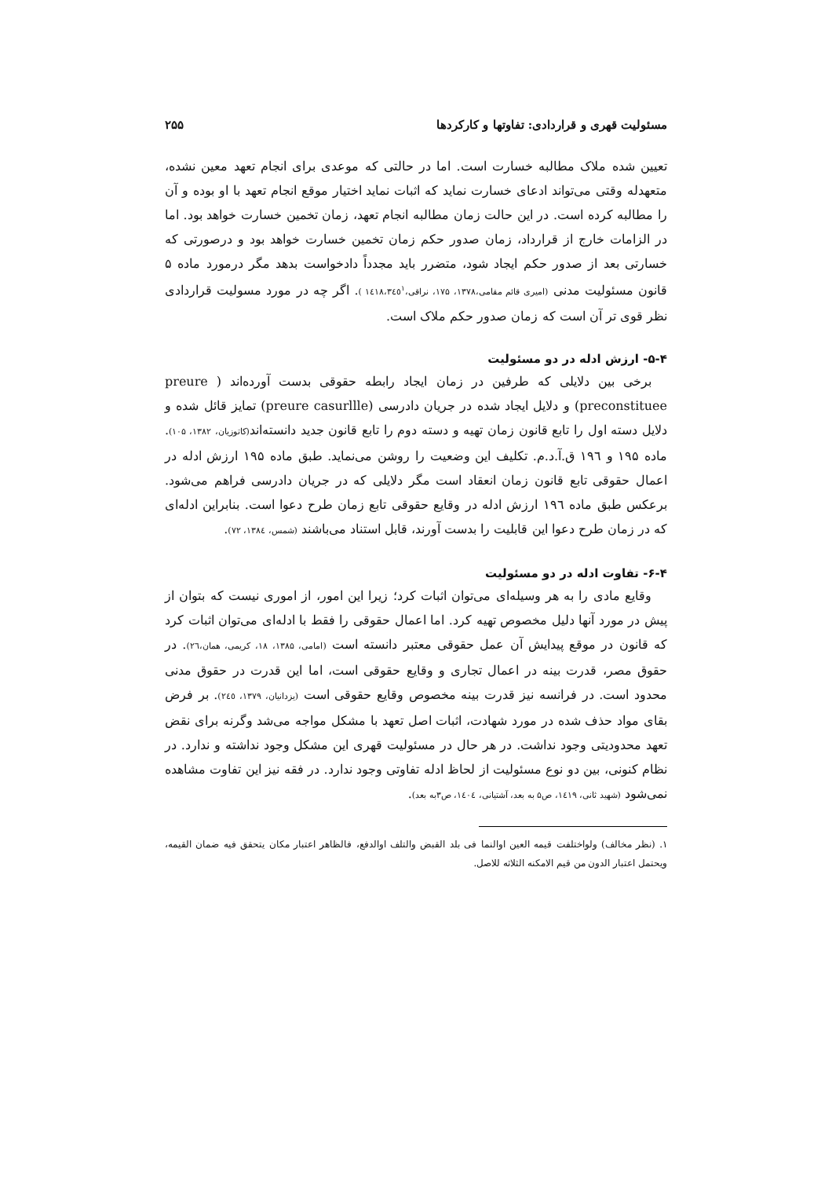مسئولیت قهری و قراردادی: تفاوتها و کارکردها ۲۵۵
تعیین شده ملاک مطالبه خسارت است. اما در حالتی که موعدی برای انجام تعهد معین نشده، متعهدله وقتی می‌تواند ادعای خسارت نماید که اثبات نماید اختیار موقع انجام تعهد با او بوده و آن را مطالبه کرده است. در این حالت زمان مطالبه انجام تعهد، زمان تخمین خسارت خواهد بود. اما در الزامات خارج از قرارداد، زمان صدور حکم زمان تخمین خسارت خواهد بود و درصورتی که خسارتی بعد از صدور حکم ایجاد شود، متضرر باید مجدداً دادخواست بدهد مگر درمورد ماده ۵ قانون مسئولیت مدنی (امیری قائم مقامی،۱۳۷۸، ۱۷۵، نراقی،۱٤۱۸،۳٤٥<sup>۱</sup> ). اگر چه در مورد مسولیت قراردادی نظر قوی تر آن است که زمان صدور حکم ملاک است.
۵-۴- ارزش ادله در دو مسئولیت
برخی بین دلایلی که طرفین در زمان ایجاد رابطه حقوقی بدست آورده‌اند ( preure preconstituee) و دلایل ایجاد شده در جریان دادرسی (preure casurllle) تمایز قائل شده و دلایل دسته اول را تابع قانون زمان تهیه و دسته دوم را تابع قانون جدید دانسته‌اند(کاتوزیان، ۱۳۸۲، ۱۰۵). ماده ۱۹۵ و ۱۹٦ ق.آ.د.م. تکلیف این وضعیت را روشن می‌نماید. طبق ماده ۱۹۵ ارزش ادله در اعمال حقوقی تابع قانون زمان انعقاد است مگر دلایلی که در جریان دادرسی فراهم می‌شود. برعکس طبق ماده ۱۹٦ ارزش ادله در وقایع حقوقی تابع زمان طرح دعوا است. بنابراین ادله‌ای که در زمان طرح دعوا این قابلیت را بدست آورند، قابل استناد می‌باشند (شمس، ۱۳۸٤، ۷۲).
۶-۴- تفاوت ادله در دو مسئولیت
وقایع مادی را به هر وسیله‌ای می‌توان اثبات کرد؛ زیرا این امور، از اموری نیست که بتوان از پیش در مورد آنها دلیل مخصوص تهیه کرد. اما اعمال حقوقی را فقط با ادله‌ای می‌توان اثبات کرد که قانون در موقع پیدایش آن عمل حقوقی معتبر دانسته است (امامی، ۱۳۸۵، ۱۸، کریمی، همان،۲٦). در حقوق مصر، قدرت بینه در اعمال تجاری و وقایع حقوقی است، اما این قدرت در حقوق مدنی محدود است. در فرانسه نیز قدرت بینه مخصوص وقایع حقوقی است (یزدانیان، ۱۳۷۹، ۲٤٥). بر فرض بقای مواد حذف شده در مورد شهادت، اثبات اصل تعهد با مشکل مواجه می‌شد وگرنه برای نقض تعهد محدودیتی وجود نداشت. در هر حال در مسئولیت قهری این مشکل وجود نداشته و ندارد. در نظام کنونی، بین دو نوع مسئولیت از لحاظ ادله تفاوتی وجود ندارد. در فقه نیز این تفاوت مشاهده نمی‌شود (شهید ثانی، ۱٤۱۹، ص۵ به بعد، آشتیانی، ۱٤۰٤، ص۳به بعد).
۱. (نظر مخالف) ولواختلفت قیمه العین اوالنما فی بلد القبض والتلف اوالدفع، فالظاهر اعتبار مکان یتحقق فیه ضمان القیمه، ویحتمل اعتبار الدون من قیم الامکنه الثلاثه للاصل.